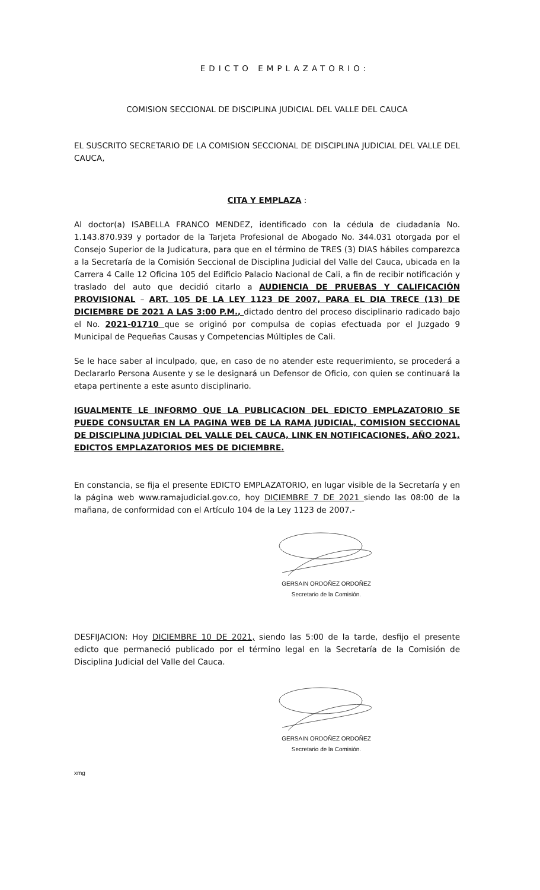EDICTO EMPLAZATORIO:
COMISION SECCIONAL DE DISCIPLINA JUDICIAL DEL VALLE DEL CAUCA
EL SUSCRITO SECRETARIO DE LA COMISION SECCIONAL DE DISCIPLINA JUDICIAL DEL VALLE DEL CAUCA,
CITA Y EMPLAZA :
Al doctor(a) ISABELLA FRANCO MENDEZ, identificado con la cédula de ciudadanía No. 1.143.870.939 y portador de la Tarjeta Profesional de Abogado No. 344.031 otorgada por el Consejo Superior de la Judicatura, para que en el término de TRES (3) DIAS hábiles comparezca a la Secretaría de la Comisión Seccional de Disciplina Judicial del Valle del Cauca, ubicada en la Carrera 4 Calle 12 Oficina 105 del Edificio Palacio Nacional de Cali, a fin de recibir notificación y traslado del auto que decidió citarlo a AUDIENCIA DE PRUEBAS Y CALIFICACIÓN PROVISIONAL – ART. 105 DE LA LEY 1123 DE 2007, PARA EL DIA TRECE (13) DE DICIEMBRE DE 2021 A LAS 3:00 P.M., dictado dentro del proceso disciplinario radicado bajo el No. 2021-01710 que se originó por compulsa de copias efectuada por el Juzgado 9 Municipal de Pequeñas Causas y Competencias Múltiples de Cali.
Se le hace saber al inculpado, que, en caso de no atender este requerimiento, se procederá a Declararlo Persona Ausente y se le designará un Defensor de Oficio, con quien se continuará la etapa pertinente a este asunto disciplinario.
IGUALMENTE LE INFORMO QUE LA PUBLICACION DEL EDICTO EMPLAZATORIO SE PUEDE CONSULTAR EN LA PAGINA WEB DE LA RAMA JUDICIAL, COMISION SECCIONAL DE DISCIPLINA JUDICIAL DEL VALLE DEL CAUCA, LINK EN NOTIFICACIONES, AÑO 2021, EDICTOS EMPLAZATORIOS MES DE DICIEMBRE.
En constancia, se fija el presente EDICTO EMPLAZATORIO, en lugar visible de la Secretaría y en la página web www.ramajudicial.gov.co, hoy DICIEMBRE 7 DE 2021 siendo las 08:00 de la mañana, de conformidad con el Artículo 104 de la Ley 1123 de 2007.-
GERSAIN ORDOÑEZ ORDOÑEZ
Secretario de la Comisión.
DESFIJACION: Hoy DICIEMBRE 10 DE 2021, siendo las 5:00 de la tarde, desfijo el presente edicto que permaneció publicado por el término legal en la Secretaría de la Comisión de Disciplina Judicial del Valle del Cauca.
GERSAIN ORDOÑEZ ORDOÑEZ
Secretario de la Comisión.
xmg